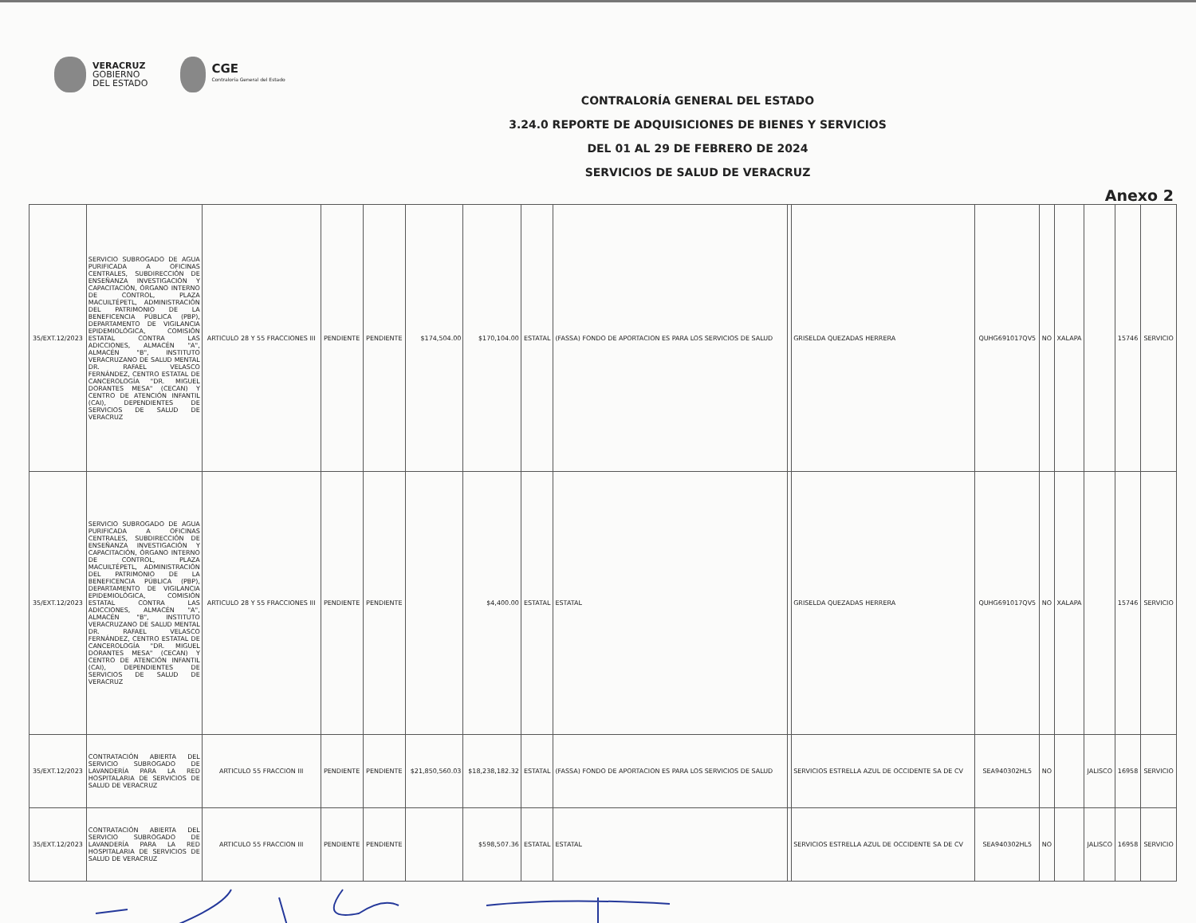VERACRUZ
GOBIERNO
DEL ESTADO
CGE
Contraloría General del Estado
CONTRALORÍA GENERAL DEL ESTADO
3.24.0 REPORTE DE ADQUISICIONES DE BIENES Y SERVICIOS
DEL 01 AL 29 DE FEBRERO DE 2024
SERVICIOS DE SALUD DE VERACRUZ
Anexo 2
| 35/EXT.12/2023 | SERVICIO SUBROGADO DE AGUA PURIFICADA A OFICINAS CENTRALES, SUBDIRECCIÓN DE ENSEÑANZA INVESTIGACIÓN Y CAPACITACIÓN, ÓRGANO INTERNO DE CONTROL, PLAZA MACUILTÉPETL, ADMINISTRACIÓN DEL PATRIMONIO DE LA BENEFICENCIA PÚBLICA (PBP), DEPARTAMENTO DE VIGILANCIA EPIDEMIOLÓGICA, COMISIÓN ESTATAL CONTRA LAS ADICCIONES, ALMACÉN "A", ALMACÉN "B", INSTITUTO VERACRUZANO DE SALUD MENTAL DR. RAFAEL VELASCO FERNÁNDEZ, CENTRO ESTATAL DE CANCEROLOGÍA "DR. MIGUEL DORANTES MESA" (CECAN) Y CENTRO DE ATENCIÓN INFANTIL (CAI), DEPENDIENTES DE SERVICIOS DE SALUD DE VERACRUZ | ARTICULO 28 Y 55 FRACCIONES III | PENDIENTE | PENDIENTE | $174,504.00 | $170,104.00 | ESTATAL | (FASSA) FONDO DE APORTACION ES PARA LOS SERVICIOS DE SALUD | | GRISELDA QUEZADAS HERRERA | QUHG691017QV5 | NO | XALAPA | | 15746 | SERVICIO |
| 35/EXT.12/2023 | SERVICIO SUBROGADO DE AGUA PURIFICADA A OFICINAS CENTRALES, SUBDIRECCIÓN DE ENSEÑANZA INVESTIGACIÓN Y CAPACITACIÓN, ÓRGANO INTERNO DE CONTROL, PLAZA MACUILTÉPETL, ADMINISTRACIÓN DEL PATRIMONIO DE LA BENEFICENCIA PÚBLICA (PBP), DEPARTAMENTO DE VIGILANCIA EPIDEMIOLÓGICA, COMISIÓN ESTATAL CONTRA LAS ADICCIONES, ALMACÉN "A", ALMACÉN "B", INSTITUTO VERACRUZANO DE SALUD MENTAL DR. RAFAEL VELASCO FERNÁNDEZ, CENTRO ESTATAL DE CANCEROLOGÍA "DR. MIGUEL DORANTES MESA" (CECAN) Y CENTRO DE ATENCIÓN INFANTIL (CAI), DEPENDIENTES DE SERVICIOS DE SALUD DE VERACRUZ | ARTICULO 28 Y 55 FRACCIONES III | PENDIENTE | PENDIENTE | | $4,400.00 | ESTATAL | ESTATAL | | GRISELDA QUEZADAS HERRERA | QUHG691017QV5 | NO | XALAPA | | 15746 | SERVICIO |
| 35/EXT.12/2023 | CONTRATACIÓN ABIERTA DEL SERVICIO SUBROGADO DE LAVANDERÍA PARA LA RED HOSPITALARIA DE SERVICIOS DE SALUD DE VERACRUZ | ARTICULO 55 FRACCION III | PENDIENTE | PENDIENTE | $21,850,560.03 | $18,238,182.32 | ESTATAL | (FASSA) FONDO DE APORTACION ES PARA LOS SERVICIOS DE SALUD | | SERVICIOS ESTRELLA AZUL DE OCCIDENTE SA DE CV | SEA940302HL5 | NO | | JALISCO | 16958 | SERVICIO |
| 35/EXT.12/2023 | CONTRATACIÓN ABIERTA DEL SERVICIO SUBROGADO DE LAVANDERÍA PARA LA RED HOSPITALARIA DE SERVICIOS DE SALUD DE VERACRUZ | ARTICULO 55 FRACCION III | PENDIENTE | PENDIENTE | | $598,507.36 | ESTATAL | ESTATAL | | SERVICIOS ESTRELLA AZUL DE OCCIDENTE SA DE CV | SEA940302HL5 | NO | | JALISCO | 16958 | SERVICIO |